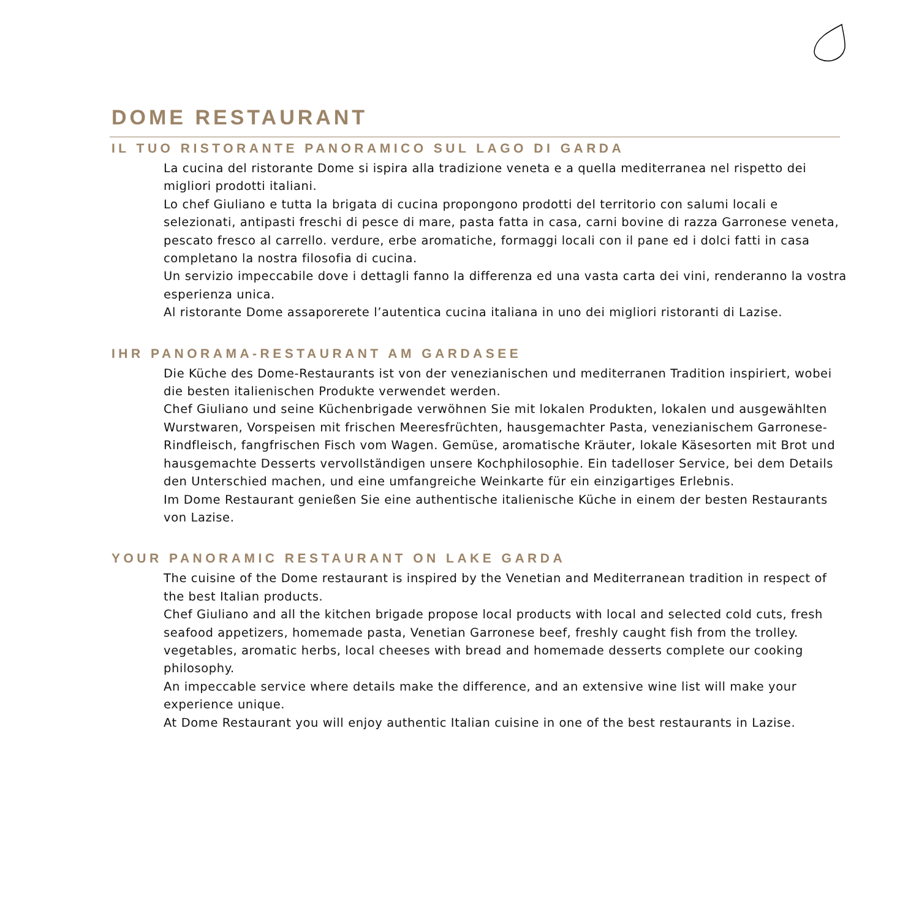DOME RESTAURANT
IL TUO RISTORANTE PANORAMICO SUL LAGO DI GARDA
La cucina del ristorante Dome si ispira alla tradizione veneta e a quella mediterranea nel rispetto dei migliori prodotti italiani.
Lo chef Giuliano e tutta la brigata di cucina propongono prodotti del territorio con salumi locali e selezionati, antipasti freschi di pesce di mare, pasta fatta in casa, carni bovine di razza Garronese veneta, pescato fresco al carrello. verdure, erbe aromatiche, formaggi locali con il pane ed i dolci fatti in casa completano la nostra filosofia di cucina.
Un servizio impeccabile dove i dettagli fanno la differenza ed una vasta carta dei vini, renderanno la vostra esperienza unica.
Al ristorante Dome assaporerete l’autentica cucina italiana in uno dei migliori ristoranti di Lazise.
IHR PANORAMA-RESTAURANT AM GARDASEE
Die Küche des Dome-Restaurants ist von der venezianischen und mediterranen Tradition inspiriert, wobei die besten italienischen Produkte verwendet werden.
Chef Giuliano und seine Küchenbrigade verwöhnen Sie mit lokalen Produkten, lokalen und ausgewählten Wurstwaren, Vorspeisen mit frischen Meeresfrüchten, hausgemachter Pasta, venezianischem Garronese-Rindfleisch, fangfrischen Fisch vom Wagen. Gemüse, aromatische Kräuter, lokale Käsesorten mit Brot und hausgemachte Desserts vervollständigen unsere Kochphilosophie. Ein tadelloser Service, bei dem Details den Unterschied machen, und eine umfangreiche Weinkarte für ein einzigartiges Erlebnis.
Im Dome Restaurant genießen Sie eine authentische italienische Küche in einem der besten Restaurants von Lazise.
YOUR PANORAMIC RESTAURANT ON LAKE GARDA
The cuisine of the Dome restaurant is inspired by the Venetian and Mediterranean tradition in respect of the best Italian products.
Chef Giuliano and all the kitchen brigade propose local products with local and selected cold cuts, fresh seafood appetizers, homemade pasta, Venetian Garronese beef, freshly caught fish from the trolley. vegetables, aromatic herbs, local cheeses with bread and homemade desserts complete our cooking philosophy.
An impeccable service where details make the difference, and an extensive wine list will make your experience unique.
At Dome Restaurant you will enjoy authentic Italian cuisine in one of the best restaurants in Lazise.